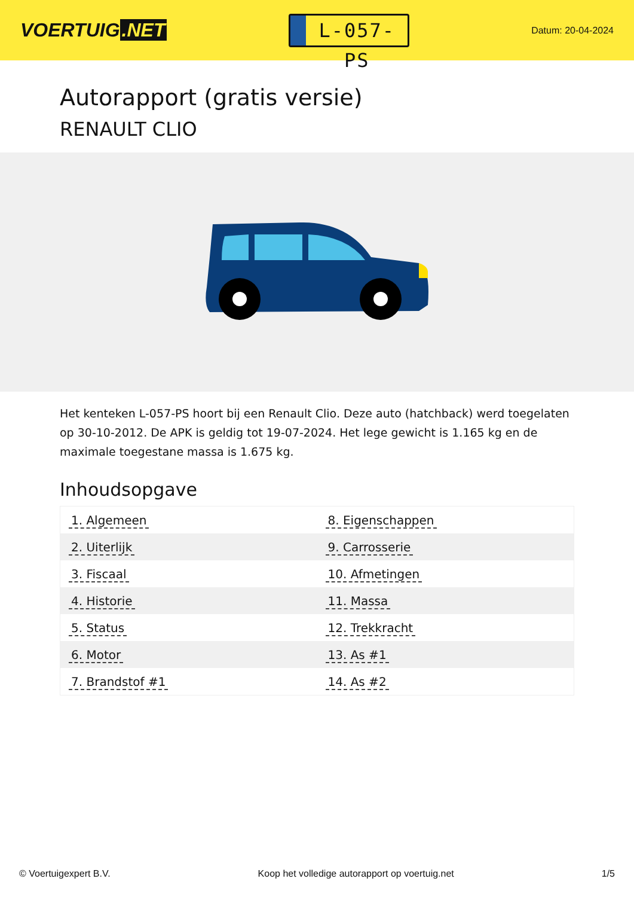VOERTUIG.NET
L-057-PS
Datum: 20-04-2024
Autorapport (gratis versie)
RENAULT CLIO
Het kenteken L-057-PS hoort bij een Renault Clio. Deze auto (hatchback) werd toegelaten op 30-10-2012. De APK is geldig tot 19-07-2024. Het lege gewicht is 1.165 kg en de maximale toegestane massa is 1.675 kg.
Inhoudsopgave
| 1. Algemeen | 8. Eigenschappen |
| 2. Uiterlijk | 9. Carrosserie |
| 3. Fiscaal | 10. Afmetingen |
| 4. Historie | 11. Massa |
| 5. Status | 12. Trekkracht |
| 6. Motor | 13. As #1 |
| 7. Brandstof #1 | 14. As #2 |
© Voertuigexpert B.V. Koop het volledige autorapport op voertuig.net
1/5